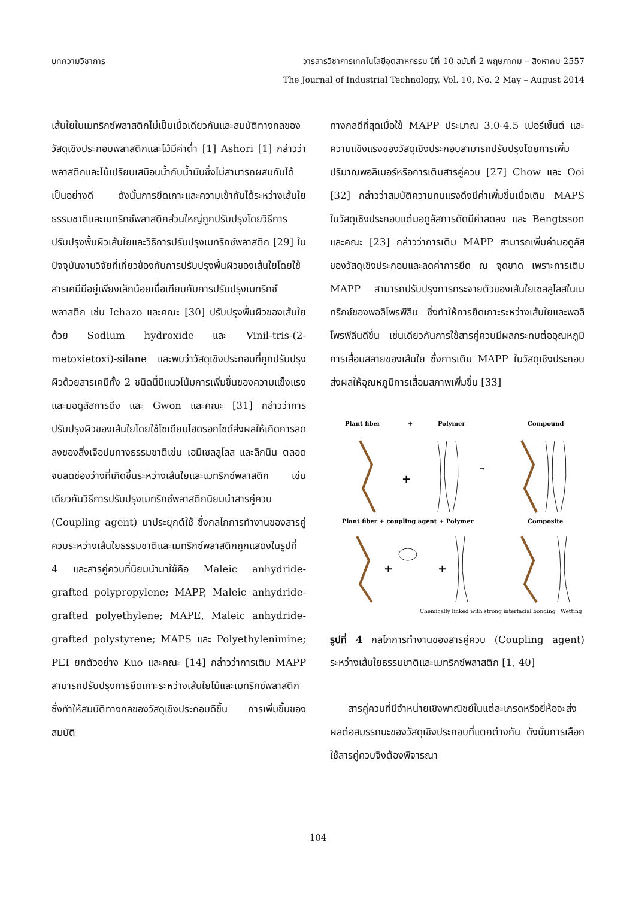บทความวิชาการ วารสารวิชาการเทคโนโลยีอุตสาหกรรม ปีที่ 10 ฉบับที่ 2 พฤษภาคม – สิงหาคม 2557
The Journal of Industrial Technology, Vol. 10, No. 2 May – August 2014
เส้นใยในเมทริกซ์พลาสติกไม่เป็นเนื้อเดียวกันและสมบัติทางกลของวัสดุเชิงประกอบพลาสติกและไม้มีค่าต่ำ [1] Ashori [1] กล่าวว่าพลาสติกและไม้เปรียบเสมือนน้ำกับน้ำมันซึ่งไม่สามารถผสมกันได้เป็นอย่างดี ดังนั้นการยึดเกาะและความเข้ากันได้ระหว่างเส้นใยธรรมชาติและเมทริกซ์พลาสติกส่วนใหญ่ถูกปรับปรุงโดยวิธีการปรับปรุงพื้นผิวเส้นใยและวิธีการปรับปรุงเมทริกซ์พลาสติก [29] ในปัจจุบันงานวิจัยที่เกี่ยวข้องกับการปรับปรุงพื้นผิวของเส้นใยโดยใช้สารเคมีมีอยู่เพียงเล็กน้อยเมื่อเทียบกับการปรับปรุงเมทริกซ์พลาสติก เช่น Ichazo และคณะ [30] ปรับปรุงพื้นผิวของเส้นใยด้วย Sodium hydroxide และ Vinil-tris-(2-metoxietoxi)-silane และพบว่าวัสดุเชิงประกอบที่ถูกปรับปรุงผิวด้วยสารเคมีทั้ง 2 ชนิดนี้มีแนวโน้มการเพิ่มขึ้นของความแข็งแรงและมอดูลัสการดึง และ Gwon และคณะ [31] กล่าวว่าการปรับปรุงผิวของเส้นใยโดยใช้โซเดียมไฮดรอกไซด์ส่งผลให้เกิดการลดลงของสิ่งเจือปนทางธรรมชาติเช่น เฮมิเซลลูโลส และลิกนิน ตลอดจนลดช่องว่างที่เกิดขึ้นระหว่างเส้นใยและเมทริกซ์พลาสติก เช่นเดียวกันวิธีการปรับปรุงเมทริกซ์พลาสติกนิยมนำสารคู่ควบ (Coupling agent) มาประยุกต์ใช้ ซึ่งกลไกการทำงานของสารคู่ควบระหว่างเส้นใยธรรมชาติและเมทริกซ์พลาสติกถูกแสดงในรูปที่ 4 และสารคู่ควบที่นิยมนำมาใช้คือ Maleic anhydride-grafted polypropylene; MAPP, Maleic anhydride-grafted polyethylene; MAPE, Maleic anhydride-grafted polystyrene; MAPS และ Polyethylenimine; PEI ยกตัวอย่าง Kuo และคณะ [14] กล่าวว่าการเติม MAPP สามารถปรับปรุงการยึดเกาะระหว่างเส้นใยไม้และเมทริกซ์พลาสติก ซึ่งทำให้สมบัติทางกลของวัสดุเชิงประกอบดีขึ้น การเพิ่มขึ้นของสมบัติ
ทางกลดีที่สุดเมื่อใช้ MAPP ประมาณ 3.0-4.5 เปอร์เซ็นต์ และความแข็งแรงของวัสดุเชิงประกอบสามารถปรับปรุงโดยการเพิ่มปริมาณพอลิเมอร์หรือการเติมสารคู่ควบ [27] Chow และ Ooi [32] กล่าวว่าสมบัติความทนแรงดึงมีค่าเพิ่มขึ้นเมื่อเติม MAPS ในวัสดุเชิงประกอบแต่มอดูลัสการดัดมีค่าลดลง และ Bengtsson และคณะ [23] กล่าวว่าการเติม MAPP สามารถเพิ่มค่ามอดูลัสของวัสดุเชิงประกอบและลดค่าการยืด ณ จุดขาด เพราะการเติม MAPP สามารถปรับปรุงการกระจายตัวของเส้นใยเซลลูโลสในเมทริกซ์ของพอลิโพรพีลีน ซึ่งทำให้การยึดเกาะระหว่างเส้นใยและพอลิโพรพีลีนดีขึ้น เช่นเดียวกันการใช้สารคู่ควบมีผลกระทบต่ออุณหภูมิการเสื่อมสลายของเส้นใย ซึ่งการเติม MAPP ในวัสดุเชิงประกอบส่งผลให้อุณหภูมิการเสื่อมสภาพเพิ่มขึ้น [33]
Plant fiber
+
Polymer
Compound
+
→
Plant fiber + coupling agent + Polymer
Composite
+
+
Chemically linked with strong interfacial bonding
Wetting
รูปที่ 4 กลไกการทำงานของสารคู่ควบ (Coupling agent) ระหว่างเส้นใยธรรมชาติและเมทริกซ์พลาสติก [1, 40]
สารคู่ควบที่มีจำหน่ายเชิงพาณิชย์ในแต่ละเกรดหรือยี่ห้อจะส่งผลต่อสมรรถนะของวัสดุเชิงประกอบที่แตกต่างกัน ดังนั้นการเลือกใช้สารคู่ควบจึงต้องพิจารณา
104